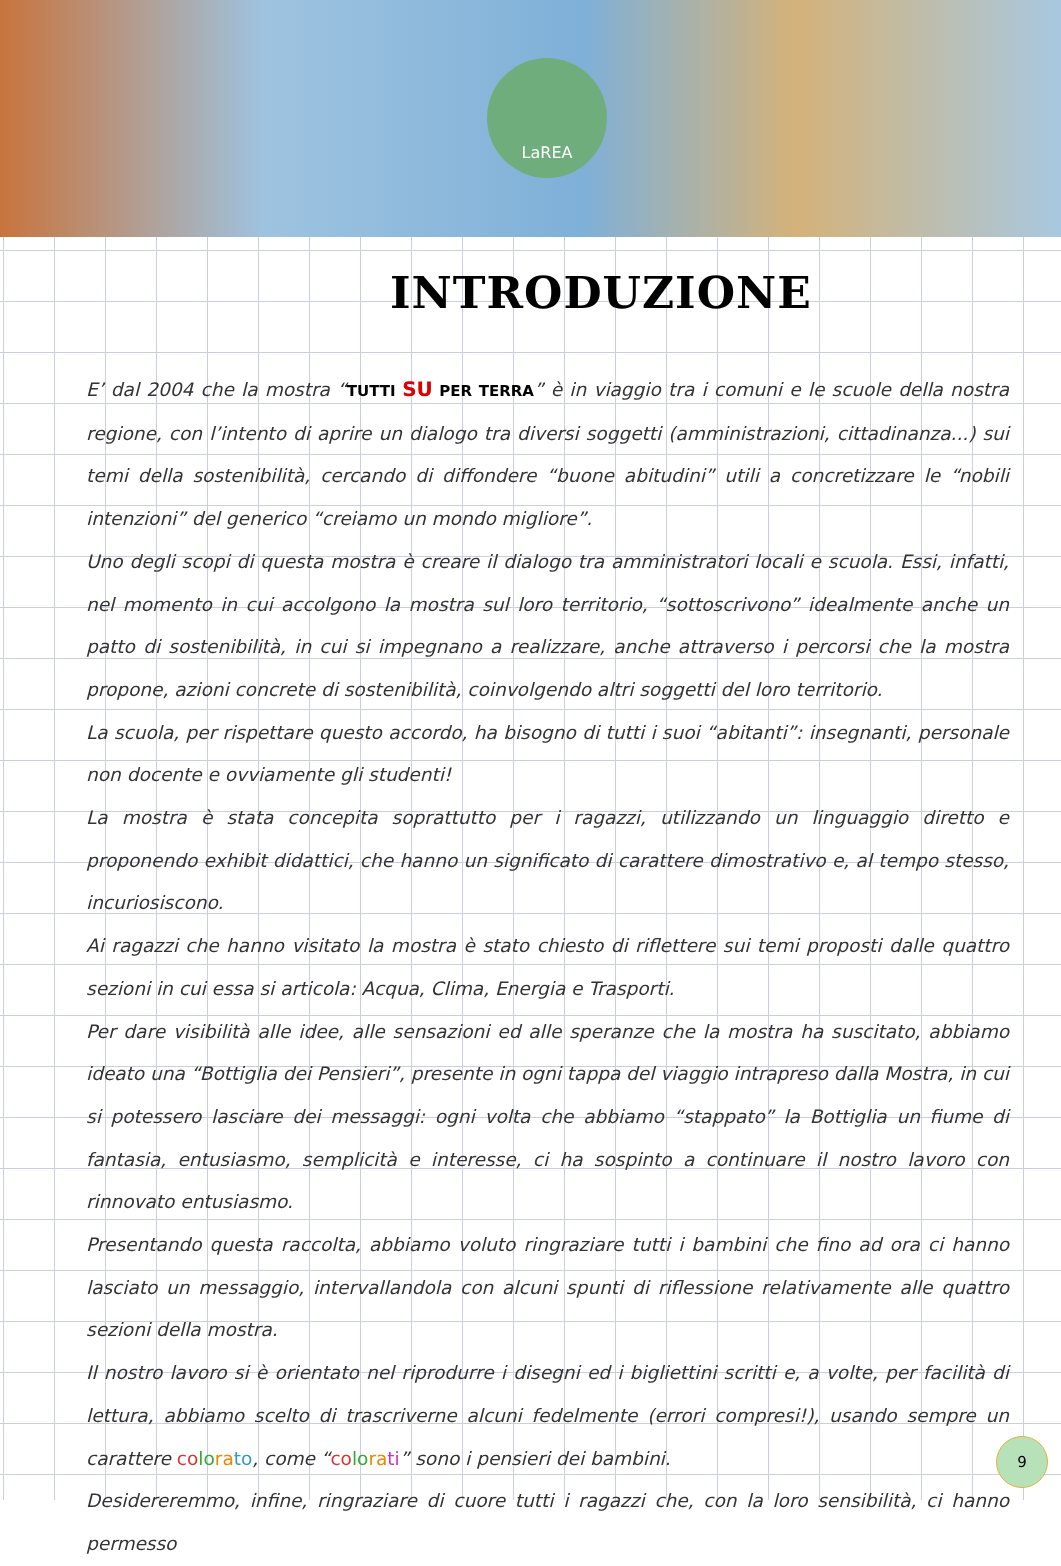LaREA
INTRODUZIONE
E’ dal 2004 che la mostra “TUTTI SU PER TERRA” è in viaggio tra i comuni e le scuole della nostra regione, con l’intento di aprire un dialogo tra diversi soggetti (amministrazioni, cittadinanza...) sui temi della sostenibilità, cercando di diffondere “buone abitudini” utili a concretizzare le “nobili intenzioni” del generico “creiamo un mondo migliore”.
Uno degli scopi di questa mostra è creare il dialogo tra amministratori locali e scuola. Essi, infatti, nel momento in cui accolgono la mostra sul loro territorio, “sottoscrivono” idealmente anche un patto di sostenibilità, in cui si impegnano a realizzare, anche attraverso i percorsi che la mostra propone, azioni concrete di sostenibilità, coinvolgendo altri soggetti del loro territorio.
La scuola, per rispettare questo accordo, ha bisogno di tutti i suoi “abitanti”: insegnanti, personale non docente e ovviamente gli studenti!
La mostra è stata concepita soprattutto per i ragazzi, utilizzando un linguaggio diretto e proponendo exhibit didattici, che hanno un significato di carattere dimostrativo e, al tempo stesso, incuriosiscono.
Ai ragazzi che hanno visitato la mostra è stato chiesto di riflettere sui temi proposti dalle quattro sezioni in cui essa si articola: Acqua, Clima, Energia e Trasporti.
Per dare visibilità alle idee, alle sensazioni ed alle speranze che la mostra ha suscitato, abbiamo ideato una “Bottiglia dei Pensieri”, presente in ogni tappa del viaggio intrapreso dalla Mostra, in cui si potessero lasciare dei messaggi: ogni volta che abbiamo “stappato” la Bottiglia un fiume di fantasia, entusiasmo, semplicità e interesse, ci ha sospinto a continuare il nostro lavoro con rinnovato entusiasmo.
Presentando questa raccolta, abbiamo voluto ringraziare tutti i bambini che fino ad ora ci hanno lasciato un messaggio, intervallandola con alcuni spunti di riflessione relativamente alle quattro sezioni della mostra.
Il nostro lavoro si è orientato nel riprodurre i disegni ed i bigliettini scritti e, a volte, per facilità di lettura, abbiamo scelto di trascriverne alcuni fedelmente (errori compresi!), usando sempre un carattere co lo ra to, come “co lo ra ti” sono i pensieri dei bambini.
Desidereremmo, infine, ringraziare di cuore tutti i ragazzi che, con la loro sensibilità, ci hanno permesso
9